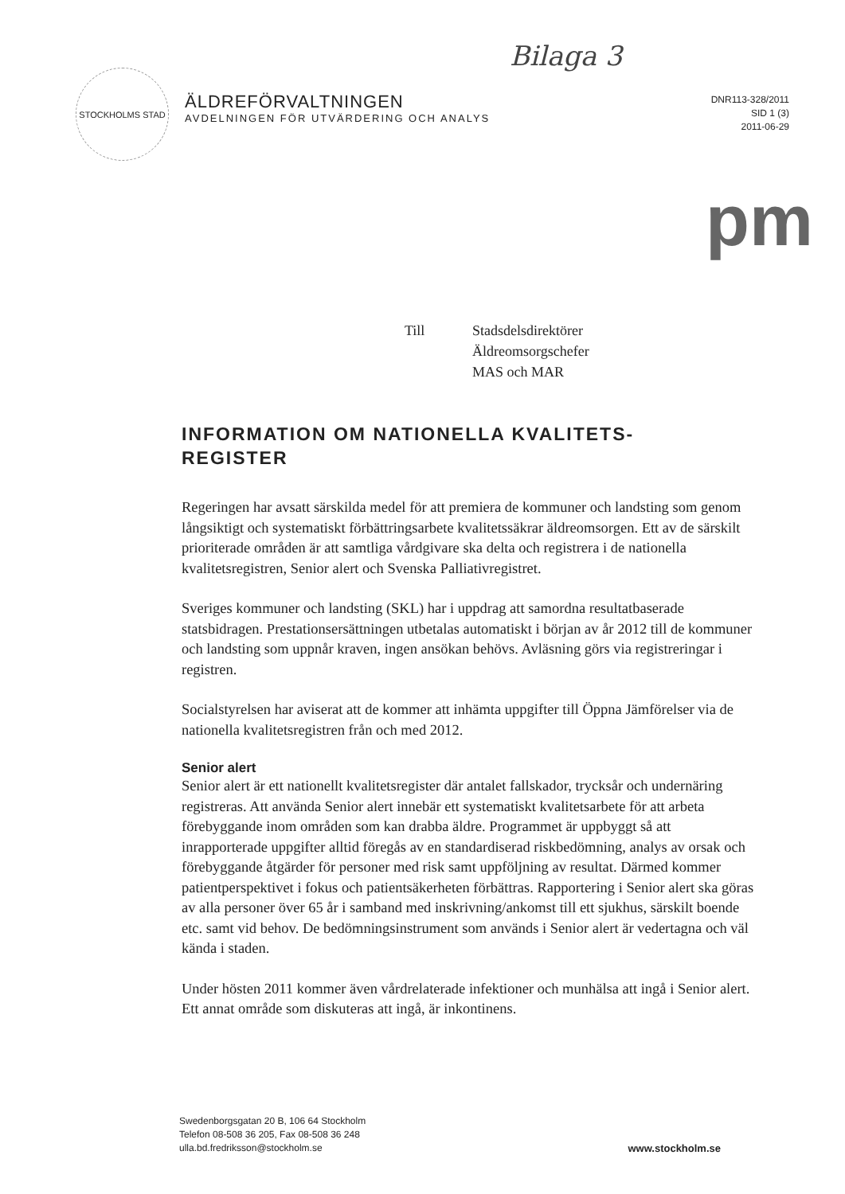Bilaga 3
STOCKHOLMS STAD
ÄLDREFÖRVALTNINGEN
AVDELNINGEN FÖR UTVÄRDERING OCH ANALYS
DNR113-328/2011
SID 1 (3)
2011-06-29
pm
Till Stadsdelsdirektörer
Äldreomsorgschefer
MAS och MAR
INFORMATION OM NATIONELLA KVALITETS-
REGISTER
Regeringen har avsatt särskilda medel för att premiera de kommuner och landsting som genom långsiktigt och systematiskt förbättringsarbete kvalitetssäkrar äldreomsorgen. Ett av de särskilt prioriterade områden är att samtliga vårdgivare ska delta och registrera i de nationella kvalitetsregistren, Senior alert och Svenska Palliativregistret.
Sveriges kommuner och landsting (SKL) har i uppdrag att samordna resultatbaserade statsbidragen. Prestationsersättningen utbetalas automatiskt i början av år 2012 till de kommuner och landsting som uppnår kraven, ingen ansökan behövs. Avläsning görs via registreringar i registren.
Socialstyrelsen har aviserat att de kommer att inhämta uppgifter till Öppna Jämförelser via de nationella kvalitetsregistren från och med 2012.
Senior alert
Senior alert är ett nationellt kvalitetsregister där antalet fallskador, trycksår och undernäring registreras. Att använda Senior alert innebär ett systematiskt kvalitetsarbete för att arbeta förebyggande inom områden som kan drabba äldre. Programmet är uppbyggt så att inrapporterade uppgifter alltid föregås av en standardiserad riskbedömning, analys av orsak och förebyggande åtgärder för personer med risk samt uppföljning av resultat. Därmed kommer patientperspektivet i fokus och patientsäkerheten förbättras. Rapportering i Senior alert ska göras av alla personer över 65 år i samband med inskrivning/ankomst till ett sjukhus, särskilt boende etc. samt vid behov. De bedömningsinstrument som används i Senior alert är vedertagna och väl kända i staden.
Under hösten 2011 kommer även vårdrelaterade infektioner och munhälsa att ingå i Senior alert. Ett annat område som diskuteras att ingå, är inkontinens.
Swedenborgsgatan 20 B, 106 64 Stockholm
Telefon 08-508 36 205, Fax 08-508 36 248
ulla.bd.fredriksson@stockholm.se
www.stockholm.se